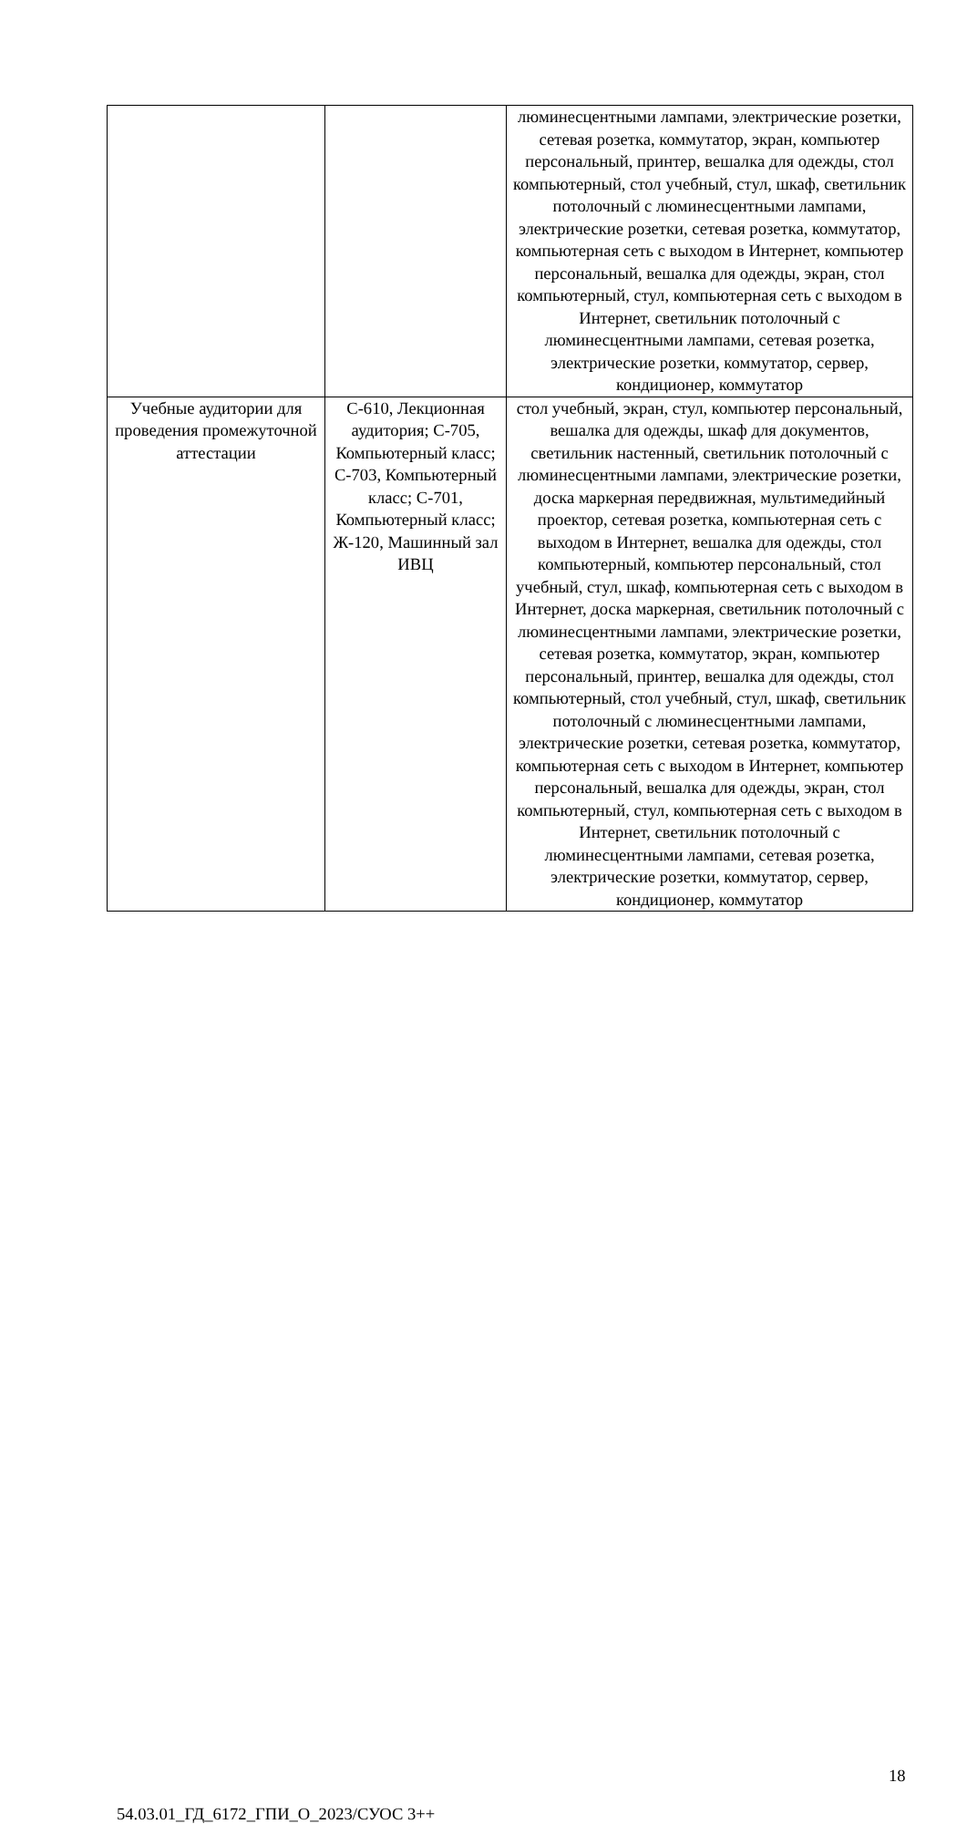| | | люминесцентными лампами, электрические розетки, сетевая розетка, коммутатор, экран, компьютер персональный, принтер, вешалка для одежды, стол компьютерный, стол учебный, стул, шкаф, светильник потолочный с люминесцентными лампами, электрические розетки, сетевая розетка, коммутатор, компьютерная сеть с выходом в Интернет, компьютер персональный, вешалка для одежды, экран, стол компьютерный, стул, компьютерная сеть с выходом в Интернет, светильник потолочный с люминесцентными лампами, сетевая розетка, электрические розетки, коммутатор, сервер, кондиционер, коммутатор |
| Учебные аудитории для проведения промежуточной аттестации | С-610, Лекционная аудитория; С-705, Компьютерный класс; С-703, Компьютерный класс; С-701, Компьютерный класс; Ж-120, Машинный зал ИВЦ | стол учебный, экран, стул, компьютер персональный, вешалка для одежды, шкаф для документов, светильник настенный, светильник потолочный с люминесцентными лампами, электрические розетки, доска маркерная передвижная, мультимедийный проектор, сетевая розетка, компьютерная сеть с выходом в Интернет, вешалка для одежды, стол компьютерный, компьютер персональный, стол учебный, стул, шкаф, компьютерная сеть с выходом в Интернет, доска маркерная, светильник потолочный с люминесцентными лампами, электрические розетки, сетевая розетка, коммутатор, экран, компьютер персональный, принтер, вешалка для одежды, стол компьютерный, стол учебный, стул, шкаф, светильник потолочный с люминесцентными лампами, электрические розетки, сетевая розетка, коммутатор, компьютерная сеть с выходом в Интернет, компьютер персональный, вешалка для одежды, экран, стол компьютерный, стул, компьютерная сеть с выходом в Интернет, светильник потолочный с люминесцентными лампами, сетевая розетка, электрические розетки, коммутатор, сервер, кондиционер, коммутатор |
18
54.03.01_ГД_6172_ГПИ_О_2023/СУОС 3++